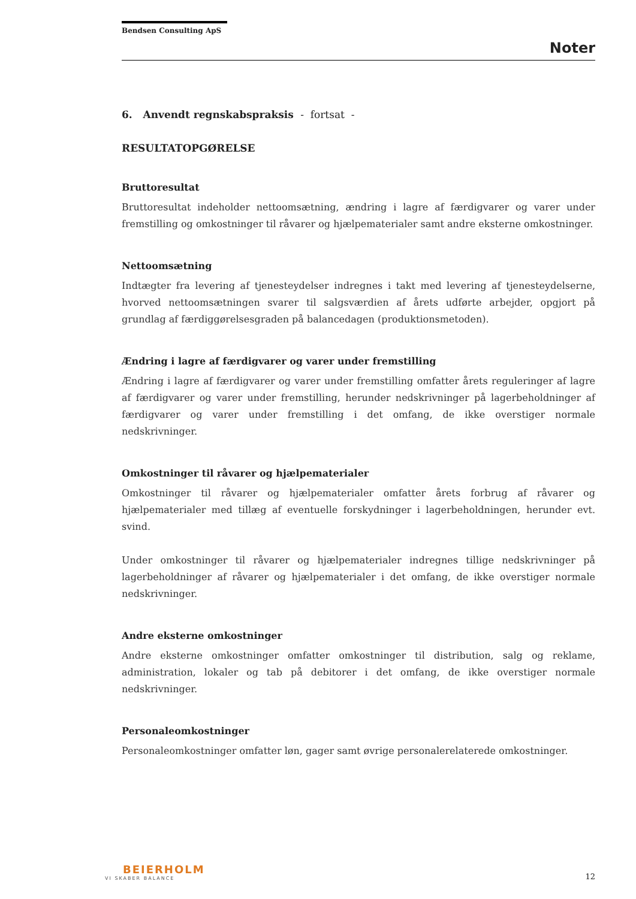Bendsen Consulting ApS
Noter
6. Anvendt regnskabspraksis - fortsat -
RESULTATOPGØRELSE
Bruttoresultat
Bruttoresultat indeholder nettoomsætning, ændring i lagre af færdigvarer og varer under fremstilling og omkostninger til råvarer og hjælpematerialer samt andre eksterne omkostninger.
Nettoomsætning
Indtægter fra levering af tjenesteydelser indregnes i takt med levering af tjenesteydelserne, hvorved nettoomsætningen svarer til salgsværdien af årets udførte arbejder, opgjort på grundlag af færdiggørelsesgraden på balancedagen (produktionsmetoden).
Ændring i lagre af færdigvarer og varer under fremstilling
Ændring i lagre af færdigvarer og varer under fremstilling omfatter årets reguleringer af lagre af færdigvarer og varer under fremstilling, herunder nedskrivninger på lagerbeholdninger af færdigvarer og varer under fremstilling i det omfang, de ikke overstiger normale nedskrivninger.
Omkostninger til råvarer og hjælpematerialer
Omkostninger til råvarer og hjælpematerialer omfatter årets forbrug af råvarer og hjælpematerialer med tillæg af eventuelle forskydninger i lagerbeholdningen, herunder evt. svind.
Under omkostninger til råvarer og hjælpematerialer indregnes tillige nedskrivninger på lagerbeholdninger af råvarer og hjælpematerialer i det omfang, de ikke overstiger normale nedskrivninger.
Andre eksterne omkostninger
Andre eksterne omkostninger omfatter omkostninger til distribution, salg og reklame, administration, lokaler og tab på debitorer i det omfang, de ikke overstiger normale nedskrivninger.
Personaleomkostninger
Personaleomkostninger omfatter løn, gager samt øvrige personalerelaterede omkostninger.
BEIERHOLM
VI SKABER BALANCE
12